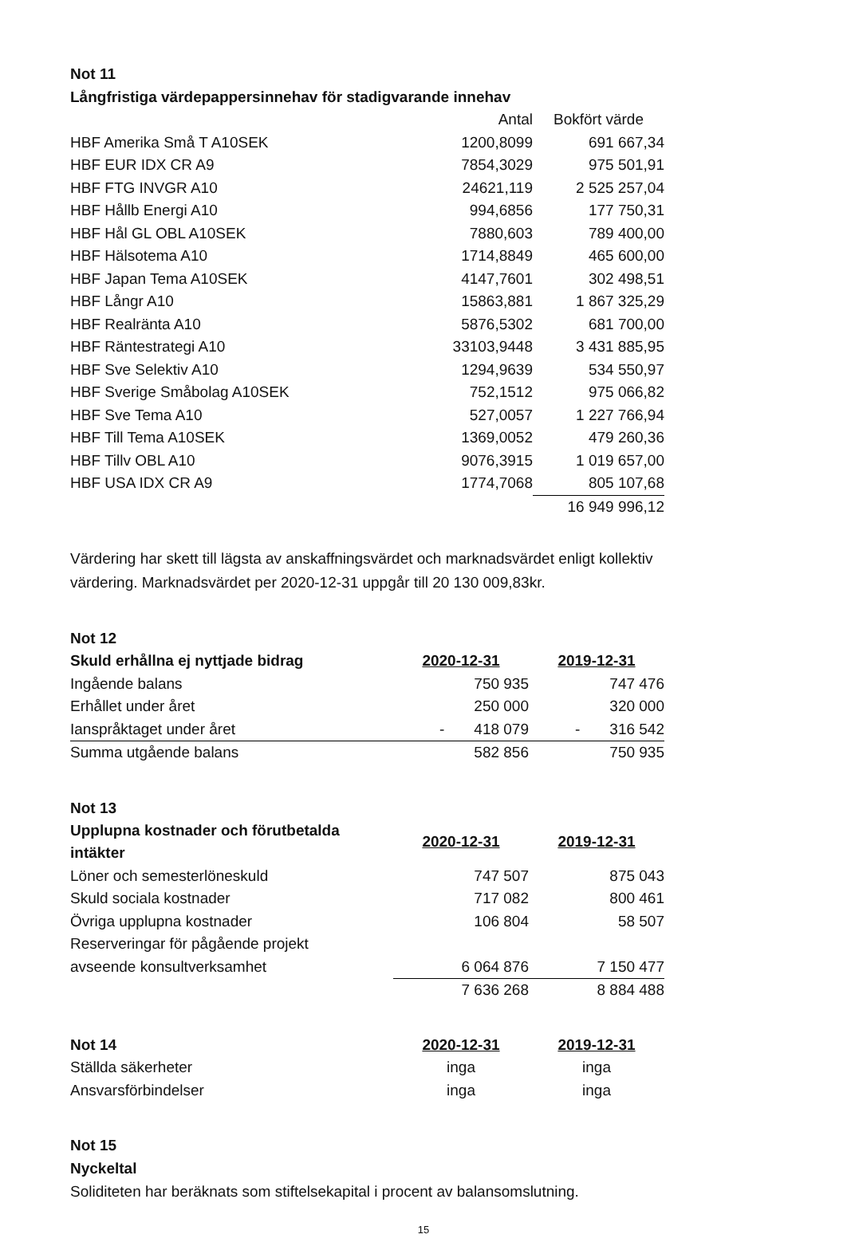Not 11
Långfristiga värdepappersinnehav för stadigvarande innehav
| | Antal | Bokfört värde |
| HBF Amerika Små T A10SEK | 1200,8099 | 691 667,34 |
| HBF EUR IDX CR A9 | 7854,3029 | 975 501,91 |
| HBF FTG INVGR A10 | 24621,119 | 2 525 257,04 |
| HBF Hållb Energi A10 | 994,6856 | 177 750,31 |
| HBF Hål GL OBL A10SEK | 7880,603 | 789 400,00 |
| HBF Hälsotema A10 | 1714,8849 | 465 600,00 |
| HBF Japan Tema A10SEK | 4147,7601 | 302 498,51 |
| HBF Långr A10 | 15863,881 | 1 867 325,29 |
| HBF Realränta A10 | 5876,5302 | 681 700,00 |
| HBF Räntestrategi A10 | 33103,9448 | 3 431 885,95 |
| HBF Sve Selektiv A10 | 1294,9639 | 534 550,97 |
| HBF Sverige Småbolag A10SEK | 752,1512 | 975 066,82 |
| HBF Sve Tema A10 | 527,0057 | 1 227 766,94 |
| HBF Till Tema A10SEK | 1369,0052 | 479 260,36 |
| HBF Tillv OBL A10 | 9076,3915 | 1 019 657,00 |
| HBF USA IDX CR A9 | 1774,7068 | 805 107,68 |
| | | 16 949 996,12 |
Värdering har skett till lägsta av anskaffningsvärdet och marknadsvärdet enligt kollektiv
värdering. Marknadsvärdet per 2020-12-31 uppgår till 20 130 009,83kr.
Not 12
| Skuld erhållna ej nyttjade bidrag | 2020-12-31 | 2019-12-31 |
| --- | --- | --- |
| Ingående balans | 750 935 | 747 476 |
| Erhållet under året | 250 000 | 320 000 |
| Ianspråktaget under året | - 418 079 | - 316 542 |
| Summa utgående balans | 582 856 | 750 935 |
Not 13
| Upplupna kostnader och förutbetalda intäkter | 2020-12-31 | 2019-12-31 |
| --- | --- | --- |
| Löner och semesterlöneskuld | 747 507 | 875 043 |
| Skuld sociala kostnader | 717 082 | 800 461 |
| Övriga upplupna kostnader | 106 804 | 58 507 |
| Reserveringar för pågående projekt | | |
| avseende konsultverksamhet | 6 064 876 | 7 150 477 |
| | 7 636 268 | 8 884 488 |
| Not 14 | 2020-12-31 | 2019-12-31 |
| --- | --- | --- |
| Ställda säkerheter | inga | inga |
| Ansvarsförbindelser | inga | inga |
Not 15
Nyckeltal
Soliditeten har beräknats som stiftelsekapital i procent av balansomslutning.
15